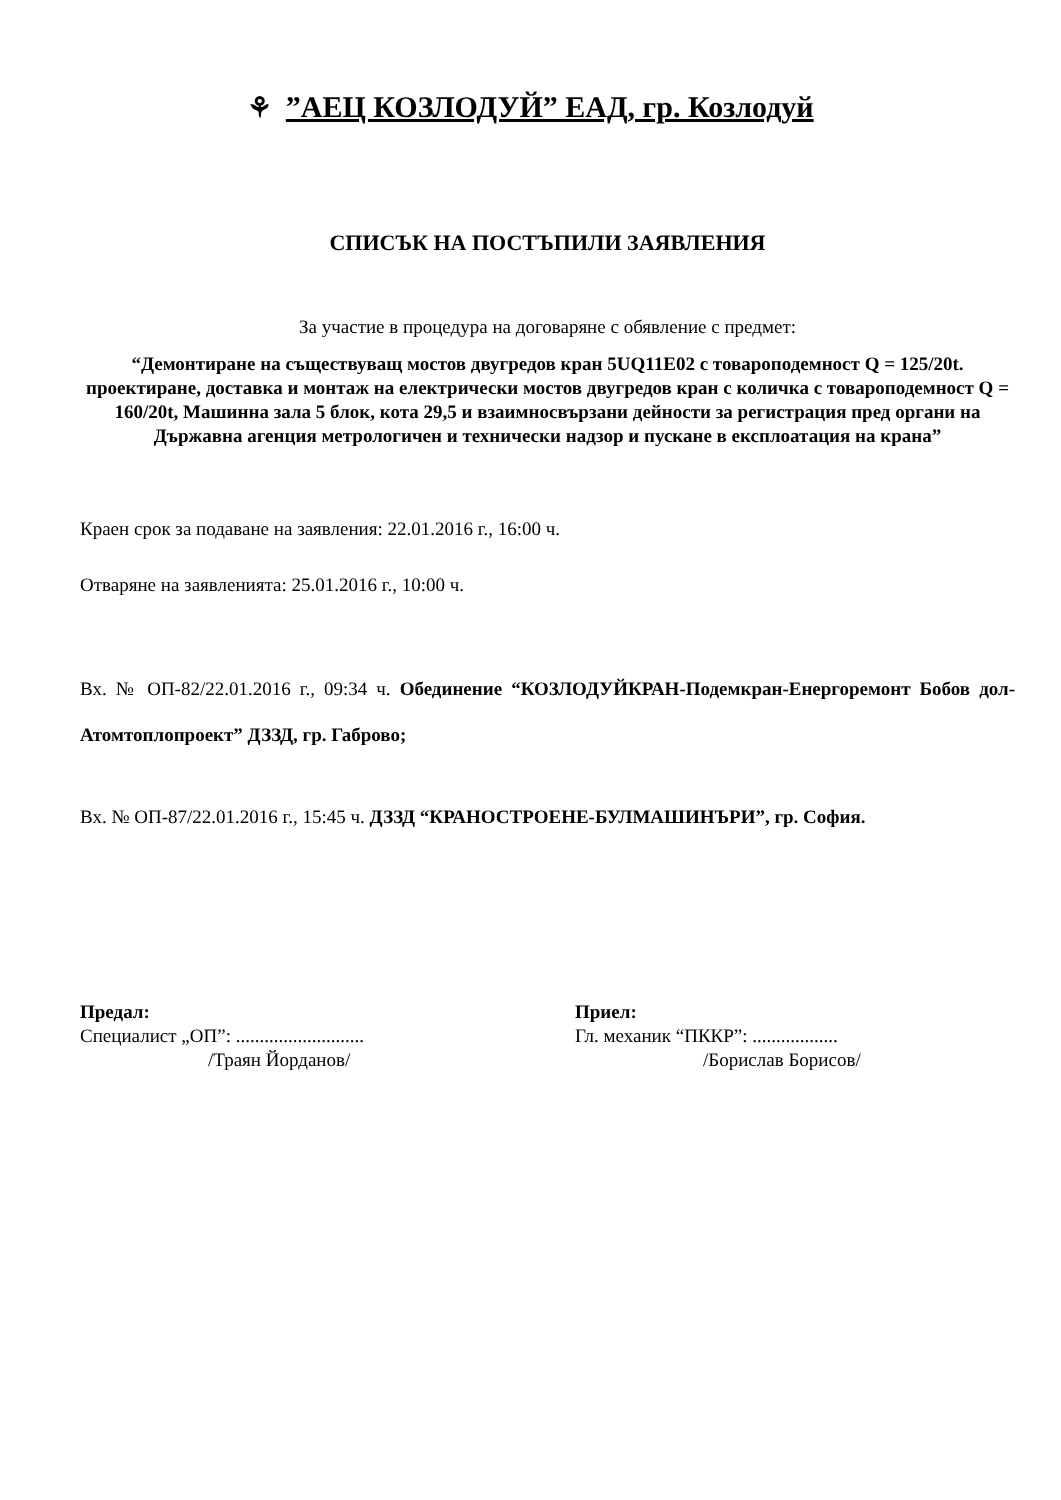⚘ ”АЕЦ КОЗЛОДУЙ” ЕАД, гр. Козлодуй
СПИСЪК НА ПОСТЪПИЛИ ЗАЯВЛЕНИЯ
За участие в процедура на договаряне с обявление с предмет:
“Демонтиране на съществуващ мостов двугредов кран 5UQ11E02 с товароподемност Q = 125/20t. проектиране, доставка и монтаж на електрически мостов двугредов кран с количка с товароподемност Q = 160/20t, Машинна зала 5 блок, кота 29,5 и взаимносвързани дейности за регистрация пред органи на Държавна агенция метрологичен и технически надзор и пускане в експлоатация на крана”
Краен срок за подаване на заявления: 22.01.2016 г., 16:00 ч.
Отваряне на заявленията: 25.01.2016 г., 10:00 ч.
Вх. № ОП-82/22.01.2016 г., 09:34 ч. Обединение “КОЗЛОДУЙКРАН-Подемкран-Енергоремонт Бобов дол-Атомтоплопроект” ДЗЗД, гр. Габрово;
Вх. № ОП-87/22.01.2016 г., 15:45 ч. ДЗЗД “КРАНОСТРОЕНЕ-БУЛМАШИНЪРИ”, гр. София.
Предал:
Специалист „ОП”: ...........................
/Траян Йорданов/
Приел:
Гл. механик “ПККР”: ..................
/Борислав Борисов/